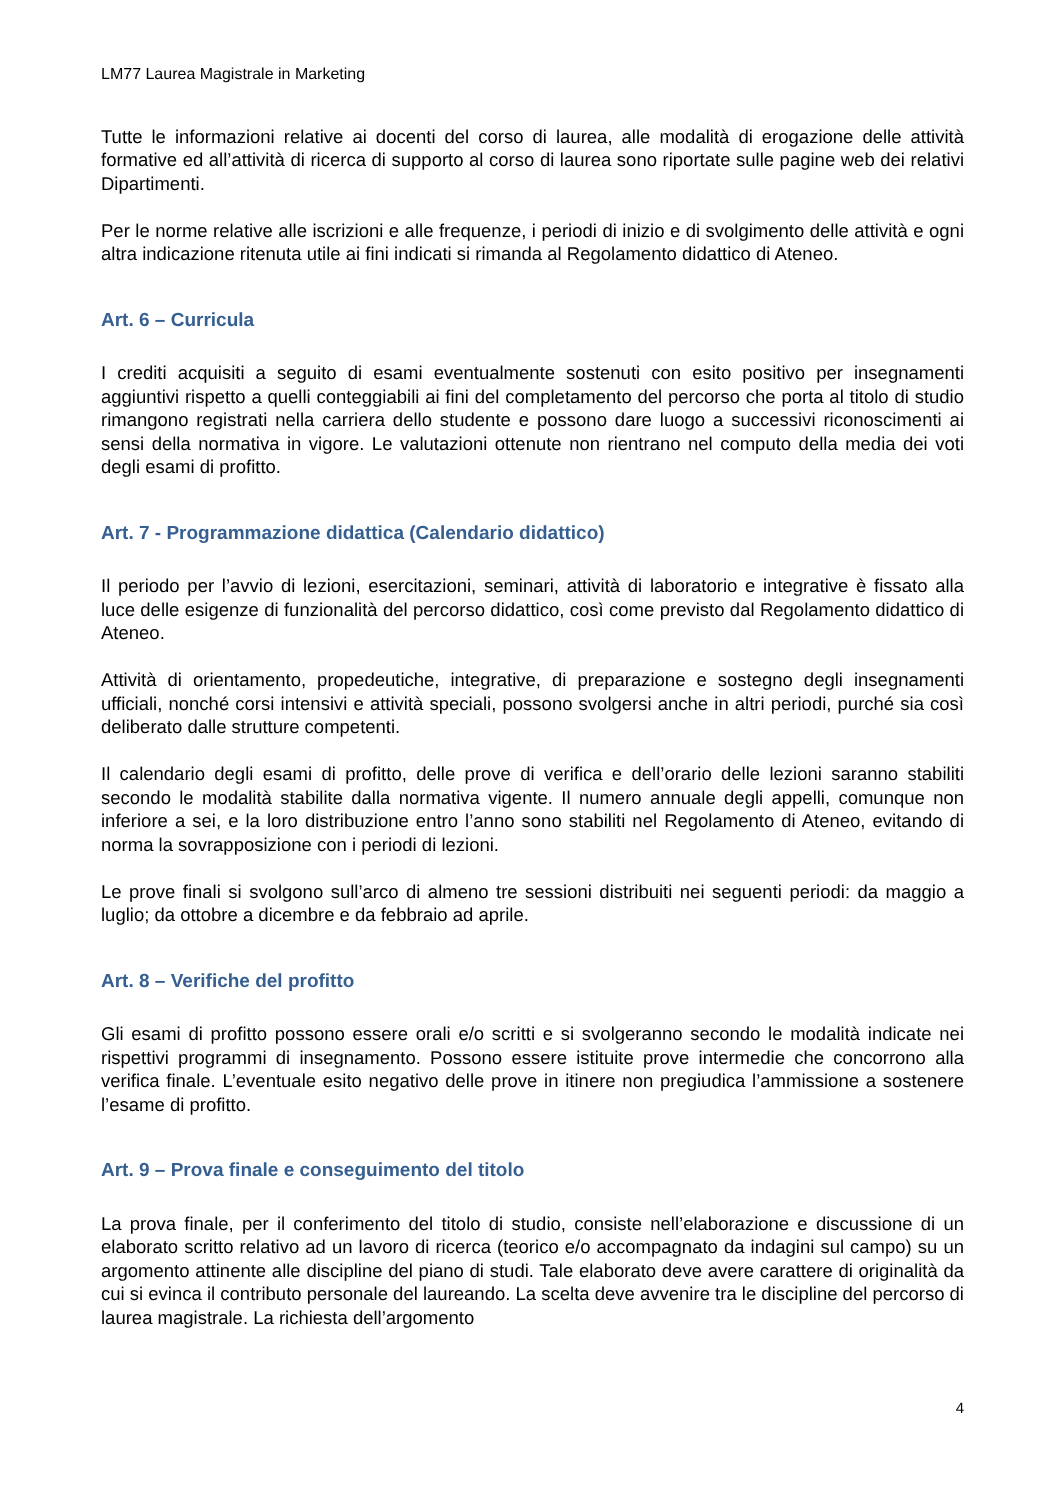LM77 Laurea Magistrale in Marketing
Tutte le informazioni relative ai docenti del corso di laurea, alle modalità di erogazione delle attività formative ed all’attività di ricerca di supporto al corso di laurea sono riportate sulle pagine web dei relativi Dipartimenti.
Per le norme relative alle iscrizioni e alle frequenze, i periodi di inizio e di svolgimento delle attività e ogni altra indicazione ritenuta utile ai fini indicati si rimanda al Regolamento didattico di Ateneo.
Art. 6 – Curricula
I crediti acquisiti a seguito di esami eventualmente sostenuti con esito positivo per insegnamenti aggiuntivi rispetto a quelli conteggiabili ai fini del completamento del percorso che porta al titolo di studio rimangono registrati nella carriera dello studente e possono dare luogo a successivi riconoscimenti ai sensi della normativa in vigore. Le valutazioni ottenute non rientrano nel computo della media dei voti degli esami di profitto.
Art. 7 - Programmazione didattica (Calendario didattico)
Il periodo per l’avvio di lezioni, esercitazioni, seminari, attività di laboratorio e integrative è fissato alla luce delle esigenze di funzionalità del percorso didattico, così come previsto dal Regolamento didattico di Ateneo.
Attività di orientamento, propedeutiche, integrative, di preparazione e sostegno degli insegnamenti ufficiali, nonché corsi intensivi e attività speciali, possono svolgersi anche in altri periodi, purché sia così deliberato dalle strutture competenti.
Il calendario degli esami di profitto, delle prove di verifica e dell’orario delle lezioni saranno stabiliti secondo le modalità stabilite dalla normativa vigente. Il numero annuale degli appelli, comunque non inferiore a sei, e la loro distribuzione entro l’anno sono stabiliti nel Regolamento di Ateneo, evitando di norma la sovrapposizione con i periodi di lezioni.
Le prove finali si svolgono sull’arco di almeno tre sessioni distribuiti nei seguenti periodi: da maggio a luglio; da ottobre a dicembre e da febbraio ad aprile.
Art. 8 – Verifiche del profitto
Gli esami di profitto possono essere orali e/o scritti e si svolgeranno secondo le modalità indicate nei rispettivi programmi di insegnamento. Possono essere istituite prove intermedie che concorrono alla verifica finale. L’eventuale esito negativo delle prove in itinere non pregiudica l’ammissione a sostenere l’esame di profitto.
Art. 9 – Prova finale e conseguimento del titolo
La prova finale, per il conferimento del titolo di studio, consiste nell’elaborazione e discussione di un elaborato scritto relativo ad un lavoro di ricerca (teorico e/o accompagnato da indagini sul campo) su un argomento attinente alle discipline del piano di studi. Tale elaborato deve avere carattere di originalità da cui si evinca il contributo personale del laureando. La scelta deve avvenire tra le discipline del percorso di laurea magistrale. La richiesta dell’argomento
4